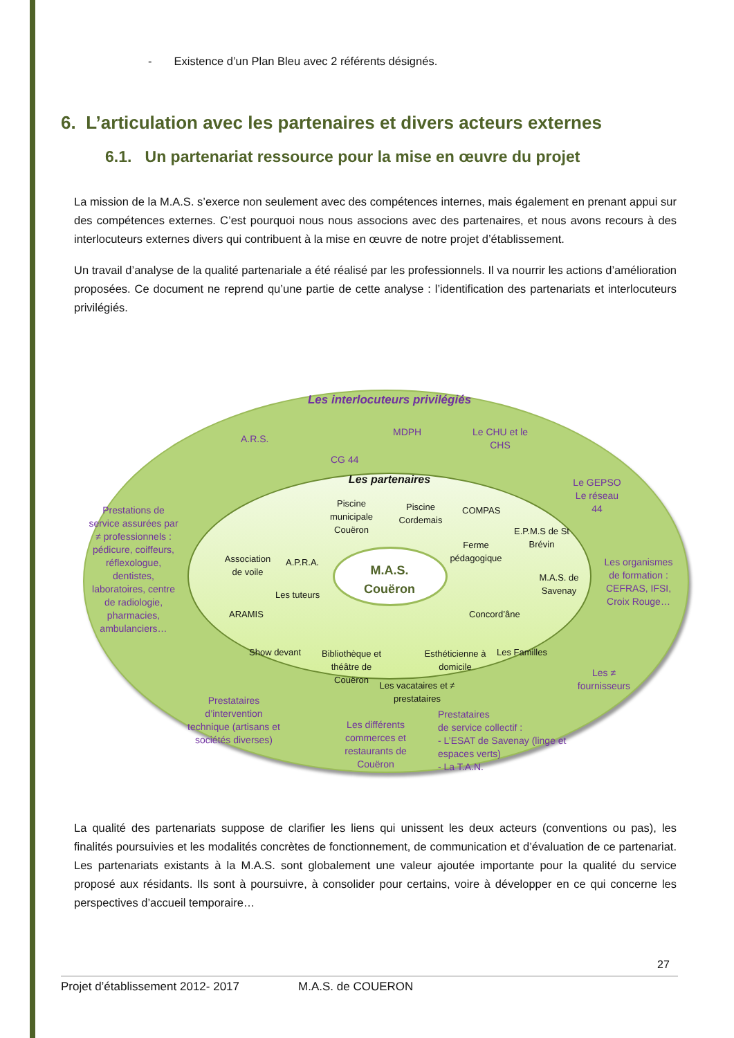- Existence d’un Plan Bleu avec 2 référents désignés.
6. L’articulation avec les partenaires et divers acteurs externes
6.1. Un partenariat ressource pour la mise en œuvre du projet
La mission de la M.A.S. s’exerce non seulement avec des compétences internes, mais également en prenant appui sur des compétences externes. C’est pourquoi nous nous associons avec des partenaires, et nous avons recours à des interlocuteurs externes divers qui contribuent à la mise en œuvre de notre projet d’établissement.
Un travail d’analyse de la qualité partenariale a été réalisé par les professionnels. Il va nourrir les actions d’amélioration proposées. Ce document ne reprend qu’une partie de cette analyse : l’identification des partenariats et interlocuteurs privilégiés.
Les interlocuteurs privilégiés
A.R.S.
CG 44
MDPH
Le CHU et le CHS
Le GEPSO Le réseau 44
Prestations de service assurées par ≠ professionnels : pédicure, coiffeurs, réflexologue, dentistes, laboratoires, centre de radiologie, pharmacies, ambulanciers…
Les organismes de formation : CEFRAS, IFSI, Croix Rouge…
Les ≠ fournisseurs
Prestataires d’intervention technique (artisans et sociétés diverses)
Les différents commerces et restaurants de Couëron
Prestataires
de service collectif :
- L’ESAT de Savenay (linge et espaces verts)
- La T.A.N.
Les partenaires
Piscine municipale Couëron
Piscine Cordemais
COMPAS
E.P.M.S de St Brévin
Ferme pédagogique
Association de voile
A.P.R.A.
M.A.S. de Savenay
Les tuteurs
ARAMIS Concord’âne
M.A.S.
Couëron
Show devant
Bibliothèque et théâtre de Couëron
Esthéticienne à domicile
Les Familles
Les vacataires et ≠ prestataires
La qualité des partenariats suppose de clarifier les liens qui unissent les deux acteurs (conventions ou pas), les finalités poursuivies et les modalités concrètes de fonctionnement, de communication et d’évaluation de ce partenariat. Les partenariats existants à la M.A.S. sont globalement une valeur ajoutée importante pour la qualité du service proposé aux résidants. Ils sont à poursuivre, à consolider pour certains, voire à développer en ce qui concerne les perspectives d’accueil temporaire…
27
Projet d’établissement 2012- 2017 M.A.S. de COUERON